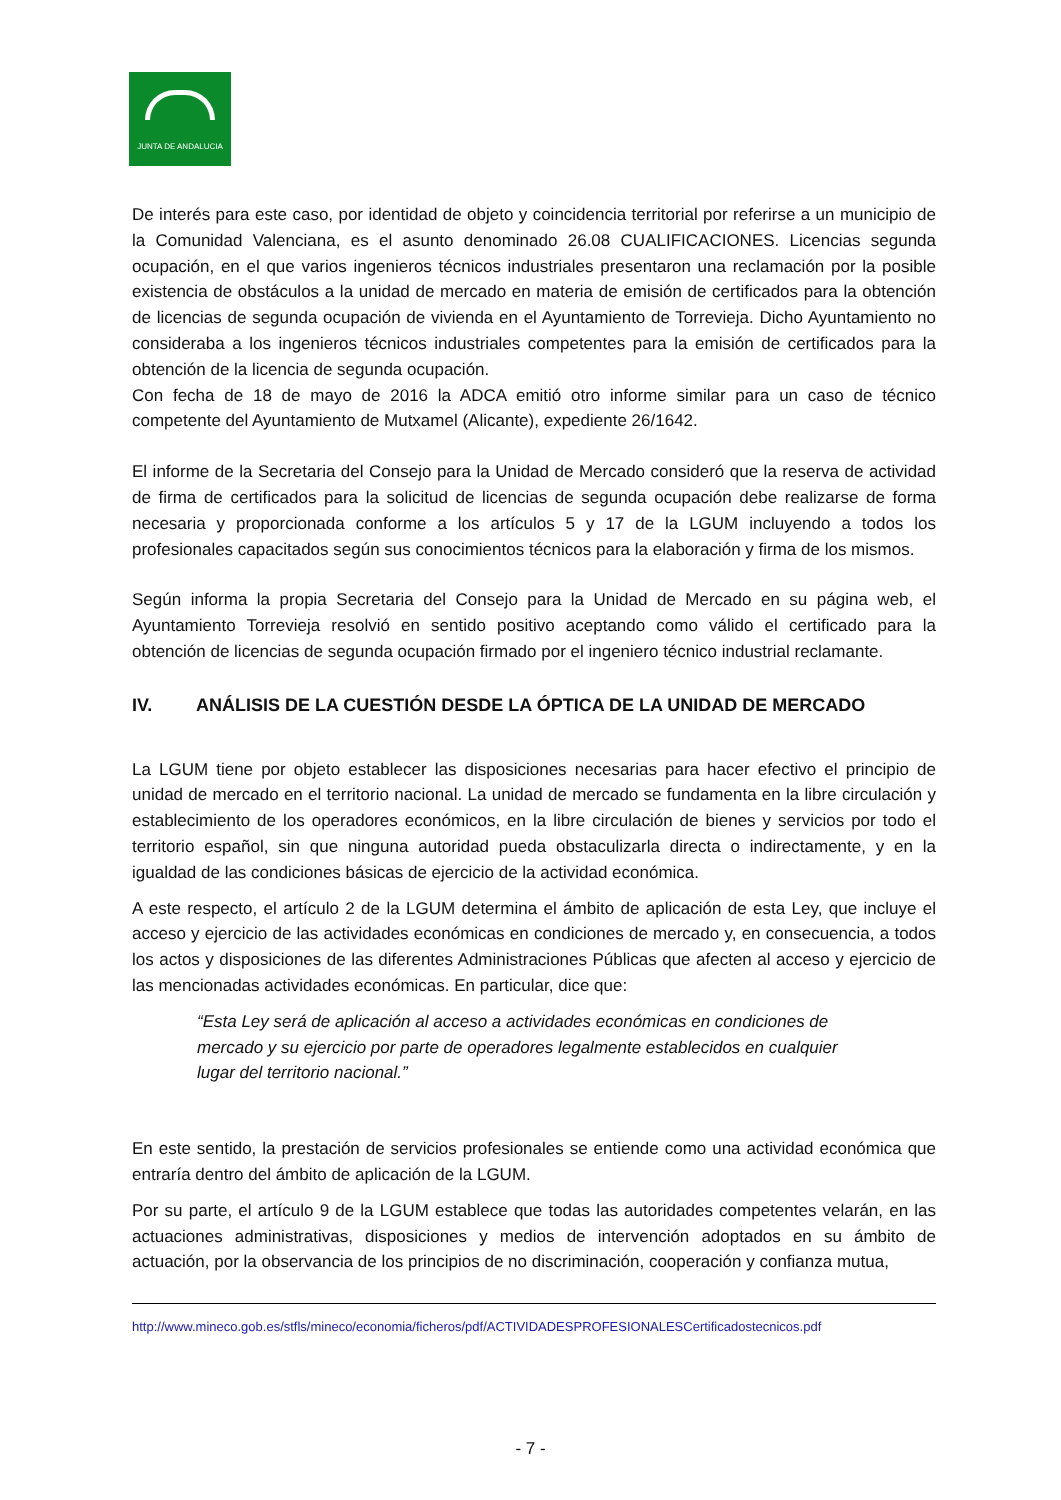JUNTA DE ANDALUCIA
De interés para este caso, por identidad de objeto y coincidencia territorial por referirse a un municipio de la Comunidad Valenciana, es el asunto denominado 26.08 CUALIFICACIONES. Licencias segunda ocupación, en el que varios ingenieros técnicos industriales presentaron una reclamación por la posible existencia de obstáculos a la unidad de mercado en materia de emisión de certificados para la obtención de licencias de segunda ocupación de vivienda en el Ayuntamiento de Torrevieja. Dicho Ayuntamiento no consideraba a los ingenieros técnicos industriales competentes para la emisión de certificados para la obtención de la licencia de segunda ocupación.
Con fecha de 18 de mayo de 2016 la ADCA emitió otro informe similar para un caso de técnico competente del Ayuntamiento de Mutxamel (Alicante), expediente 26/1642.
El informe de la Secretaria del Consejo para la Unidad de Mercado consideró que la reserva de actividad de firma de certificados para la solicitud de licencias de segunda ocupación debe realizarse de forma necesaria y proporcionada conforme a los artículos 5 y 17 de la LGUM incluyendo a todos los profesionales capacitados según sus conocimientos técnicos para la elaboración y firma de los mismos.
Según informa la propia Secretaria del Consejo para la Unidad de Mercado en su página web, el Ayuntamiento Torrevieja resolvió en sentido positivo aceptando como válido el certificado para la obtención de licencias de segunda ocupación firmado por el ingeniero técnico industrial reclamante.
IV. ANÁLISIS DE LA CUESTIÓN DESDE LA ÓPTICA DE LA UNIDAD DE MERCADO
La LGUM tiene por objeto establecer las disposiciones necesarias para hacer efectivo el principio de unidad de mercado en el territorio nacional. La unidad de mercado se fundamenta en la libre circulación y establecimiento de los operadores económicos, en la libre circulación de bienes y servicios por todo el territorio español, sin que ninguna autoridad pueda obstaculizarla directa o indirectamente, y en la igualdad de las condiciones básicas de ejercicio de la actividad económica.
A este respecto, el artículo 2 de la LGUM determina el ámbito de aplicación de esta Ley, que incluye el acceso y ejercicio de las actividades económicas en condiciones de mercado y, en consecuencia, a todos los actos y disposiciones de las diferentes Administraciones Públicas que afecten al acceso y ejercicio de las mencionadas actividades económicas. En particular, dice que:
“Esta Ley será de aplicación al acceso a actividades económicas en condiciones de mercado y su ejercicio por parte de operadores legalmente establecidos en cualquier lugar del territorio nacional.”
En este sentido, la prestación de servicios profesionales se entiende como una actividad económica que entraría dentro del ámbito de aplicación de la LGUM.
Por su parte, el artículo 9 de la LGUM establece que todas las autoridades competentes velarán, en las actuaciones administrativas, disposiciones y medios de intervención adoptados en su ámbito de actuación, por la observancia de los principios de no discriminación, cooperación y confianza mutua,
http://www.mineco.gob.es/stfls/mineco/economia/ficheros/pdf/ACTIVIDADESPROFESIONALESCertificadostecnicos.pdf
- 7 -